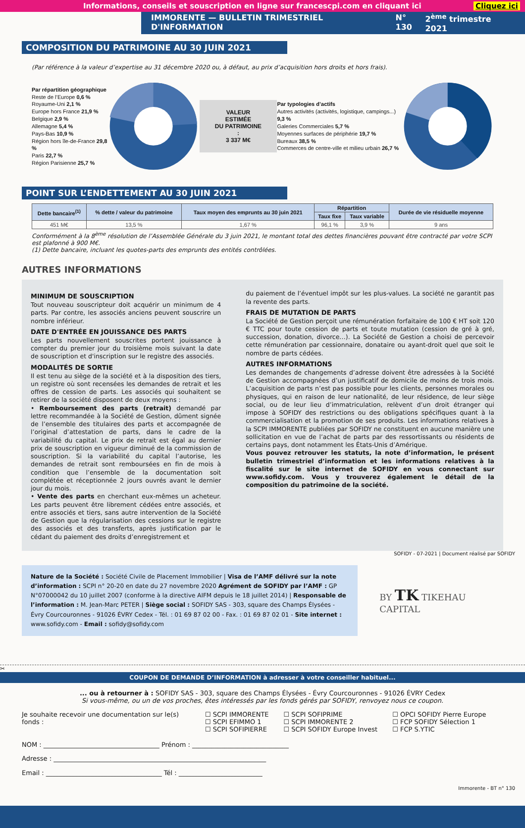Informations, conseils et souscription en ligne sur francescpi.com en cliquant ici Cliquez ici
IMMORENTE — BULLETIN TRIMESTRIEL D'INFORMATION N° 130 2<sup>ème</sup> trimestre 2021
COMPOSITION DU PATRIMOINE AU 30 JUIN 2021
(Par référence à la valeur d’expertise au 31 décembre 2020 ou, à défaut, au prix d’acquisition hors droits et hors frais).
Par répartition géographique
Reste de l’Europe 0,6 %
Royaume-Uni 2,1 %
Europe hors France 21,9 %
Belgique 2,9 %
Allemagne 5,4 %
Pays-Bas 10,9 %
Région hors île-de-France 29,8 %
Paris 22,7 %
Région Parisienne 25,7 %
VALEUR ESTIMÉE
DU PATRIMOINE :
3 337 M€
Par typologies d’actifs
Autres activités (activités, logistique, campings...) 9,3 %
Galeries Commerciales 5,7 %
Moyennes surfaces de périphérie 19,7 %
Bureaux 38,5 %
Commerces de centre-ville et milieu urbain 26,7 %
POINT SUR L’ENDETTEMENT AU 30 JUIN 2021
| Dette bancaire<sup>(1)</sup> | % dette / valeur du patrimoine | Taux moyen des emprunts au 30 juin 2021 | Répartition | | Durée de vie résiduelle moyenne |
| --- | --- | --- | --- | --- | --- |
| | | | Taux fixe | Taux variable | |
| 451 M€ | 13,5 % | 1,67 % | 96,1 % | 3,9 % | 9 ans |
Conformément à la 8<sup>ème</sup> résolution de l’Assemblée Générale du 3 juin 2021, le montant total des dettes financières pouvant être contracté par votre SCPI est plafonné à 900 M€.
(1) Dette bancaire, incluant les quotes-parts des emprunts des entités contrôlées.
AUTRES INFORMATIONS
MINIMUM DE SOUSCRIPTION
Tout nouveau souscripteur doit acquérir un minimum de 4 parts. Par contre, les associés anciens peuvent souscrire un nombre inférieur.
DATE D'ENTRÉE EN JOUISSANCE DES PARTS
Les parts nouvellement souscrites portent jouissance à compter du premier jour du troisième mois suivant la date de souscription et d'inscription sur le registre des associés.
MODALITÉS DE SORTIE
Il est tenu au siège de la société et à la disposition des tiers, un registre où sont recensées les demandes de retrait et les offres de cession de parts. Les associés qui souhaitent se retirer de la société disposent de deux moyens :
• Remboursement des parts (retrait) demandé par lettre recommandée à la Société de Gestion, dûment signée de l’ensemble des titulaires des parts et accompagnée de l’original d’attestation de parts, dans le cadre de la variabilité du capital. Le prix de retrait est égal au dernier prix de souscription en vigueur diminué de la commission de souscription. Si la variabilité du capital l’autorise, les demandes de retrait sont remboursées en fin de mois à condition que l’ensemble de la documentation soit complétée et réceptionnée 2 jours ouvrés avant le dernier jour du mois.
• Vente des parts en cherchant eux-mêmes un acheteur. Les parts peuvent être librement cédées entre associés, et entre associés et tiers, sans autre intervention de la Société de Gestion que la régularisation des cessions sur le registre des associés et des transferts, après justification par le cédant du paiement des droits d’enregistrement et
du paiement de l’éventuel impôt sur les plus-values. La société ne garantit pas la revente des parts.
FRAIS DE MUTATION DE PARTS
La Société de Gestion perçoit une rémunération forfaitaire de 100 € HT soit 120 € TTC pour toute cession de parts et toute mutation (cession de gré à gré, succession, donation, divorce…). La Société de Gestion a choisi de percevoir cette rémunération par cessionnaire, donataire ou ayant-droit quel que soit le nombre de parts cédées.
AUTRES INFORMATIONS
Les demandes de changements d’adresse doivent être adressées à la Société de Gestion accompagnées d’un justificatif de domicile de moins de trois mois. L’acquisition de parts n’est pas possible pour les clients, personnes morales ou physiques, qui en raison de leur nationalité, de leur résidence, de leur siège social, ou de leur lieu d’immatriculation, relèvent d’un droit étranger qui impose à SOFIDY des restrictions ou des obligations spécifiques quant à la commercialisation et la promotion de ses produits. Les informations relatives à la SCPI IMMORENTE publiées par SOFIDY ne constituent en aucune manière une sollicitation en vue de l’achat de parts par des ressortissants ou résidents de certains pays, dont notamment les États-Unis d’Amérique.
Vous pouvez retrouver les statuts, la note d’information, le présent bulletin trimestriel d’information et les informations relatives à la fiscalité sur le site internet de SOFIDY en vous connectant sur www.sofidy.com. Vous y trouverez également le détail de la composition du patrimoine de la société.
SOFIDY - 07-2021 | Document réalisé par SOFIDY
Nature de la Société : Société Civile de Placement Immobilier | Visa de l’AMF délivré sur la note d’information : SCPI n° 20-20 en date du 27 novembre 2020 Agrément de SOFIDY par l’AMF : GP N°07000042 du 10 juillet 2007 (conforme à la directive AIFM depuis le 18 juillet 2014) | Responsable de l’information : M. Jean-Marc PETER | Siège social : SOFIDY SAS - 303, square des Champs Élysées - Évry Courcouronnes - 91026 ÉVRY Cedex - Tél. : 01 69 87 02 00 - Fax. : 01 69 87 02 01 - Site internet : www.sofidy.com - Email : sofidy@sofidy.com
BY TK TIKEHAU CAPITAL
✂
COUPON DE DEMANDE D’INFORMATION à adresser à votre conseiller habituel...
... ou à retourner à : SOFIDY SAS - 303, square des Champs Élysées - Évry Courcouronnes - 91026 ÉVRY Cedex
Si vous-même, ou un de vos proches, êtes intéressés par les fonds gérés par SOFIDY, renvoyez nous ce coupon.
Je souhaite recevoir une documentation sur le(s) fonds :
☐ SCPI IMMORENTE
☐ SCPI EFIMMO 1
☐ SCPI SOFIPIERRE
☐ SCPI SOFIPRIME
☐ SCPI IMMORENTE 2
☐ SCPI SOFIDY Europe Invest
☐ OPCI SOFIDY Pierre Europe
☐ FCP SOFIDY Sélection 1
☐ FCP S.YTIC
NOM : ____________________________________ Prénom : ______________________________
Adresse : __________________________________________________________________
Email : ____________________________________ Tél : __________________________
Immorente - BT n° 130